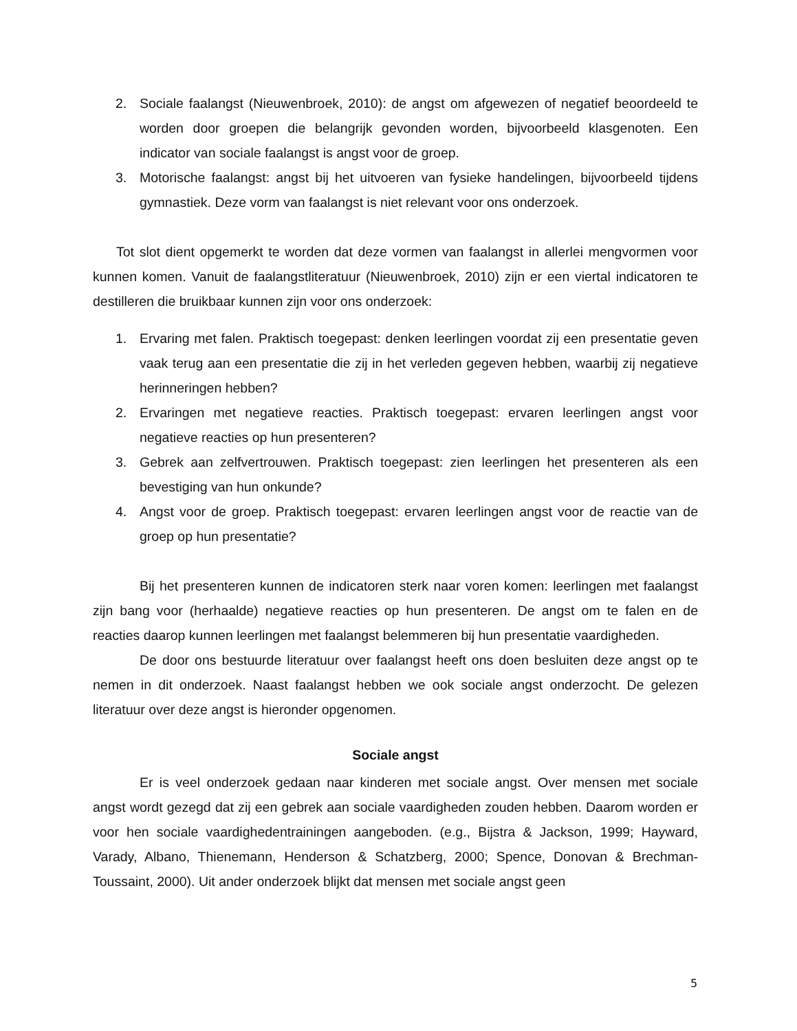2. Sociale faalangst (Nieuwenbroek, 2010): de angst om afgewezen of negatief beoordeeld te worden door groepen die belangrijk gevonden worden, bijvoorbeeld klasgenoten. Een indicator van sociale faalangst is angst voor de groep.
3. Motorische faalangst: angst bij het uitvoeren van fysieke handelingen, bijvoorbeeld tijdens gymnastiek. Deze vorm van faalangst is niet relevant voor ons onderzoek.
Tot slot dient opgemerkt te worden dat deze vormen van faalangst in allerlei mengvormen voor kunnen komen. Vanuit de faalangstliteratuur (Nieuwenbroek, 2010) zijn er een viertal indicatoren te destilleren die bruikbaar kunnen zijn voor ons onderzoek:
1. Ervaring met falen. Praktisch toegepast: denken leerlingen voordat zij een presentatie geven vaak terug aan een presentatie die zij in het verleden gegeven hebben, waarbij zij negatieve herinneringen hebben?
2. Ervaringen met negatieve reacties. Praktisch toegepast: ervaren leerlingen angst voor negatieve reacties op hun presenteren?
3. Gebrek aan zelfvertrouwen. Praktisch toegepast: zien leerlingen het presenteren als een bevestiging van hun onkunde?
4. Angst voor de groep. Praktisch toegepast: ervaren leerlingen angst voor de reactie van de groep op hun presentatie?
Bij het presenteren kunnen de indicatoren sterk naar voren komen: leerlingen met faalangst zijn bang voor (herhaalde) negatieve reacties op hun presenteren. De angst om te falen en de reacties daarop kunnen leerlingen met faalangst belemmeren bij hun presentatie vaardigheden.
De door ons bestuurde literatuur over faalangst heeft ons doen besluiten deze angst op te nemen in dit onderzoek. Naast faalangst hebben we ook sociale angst onderzocht. De gelezen literatuur over deze angst is hieronder opgenomen.
Sociale angst
Er is veel onderzoek gedaan naar kinderen met sociale angst. Over mensen met sociale angst wordt gezegd dat zij een gebrek aan sociale vaardigheden zouden hebben. Daarom worden er voor hen sociale vaardighedentrainingen aangeboden. (e.g., Bijstra & Jackson, 1999; Hayward, Varady, Albano, Thienemann, Henderson & Schatzberg, 2000; Spence, Donovan & Brechman-Toussaint, 2000). Uit ander onderzoek blijkt dat mensen met sociale angst geen
5